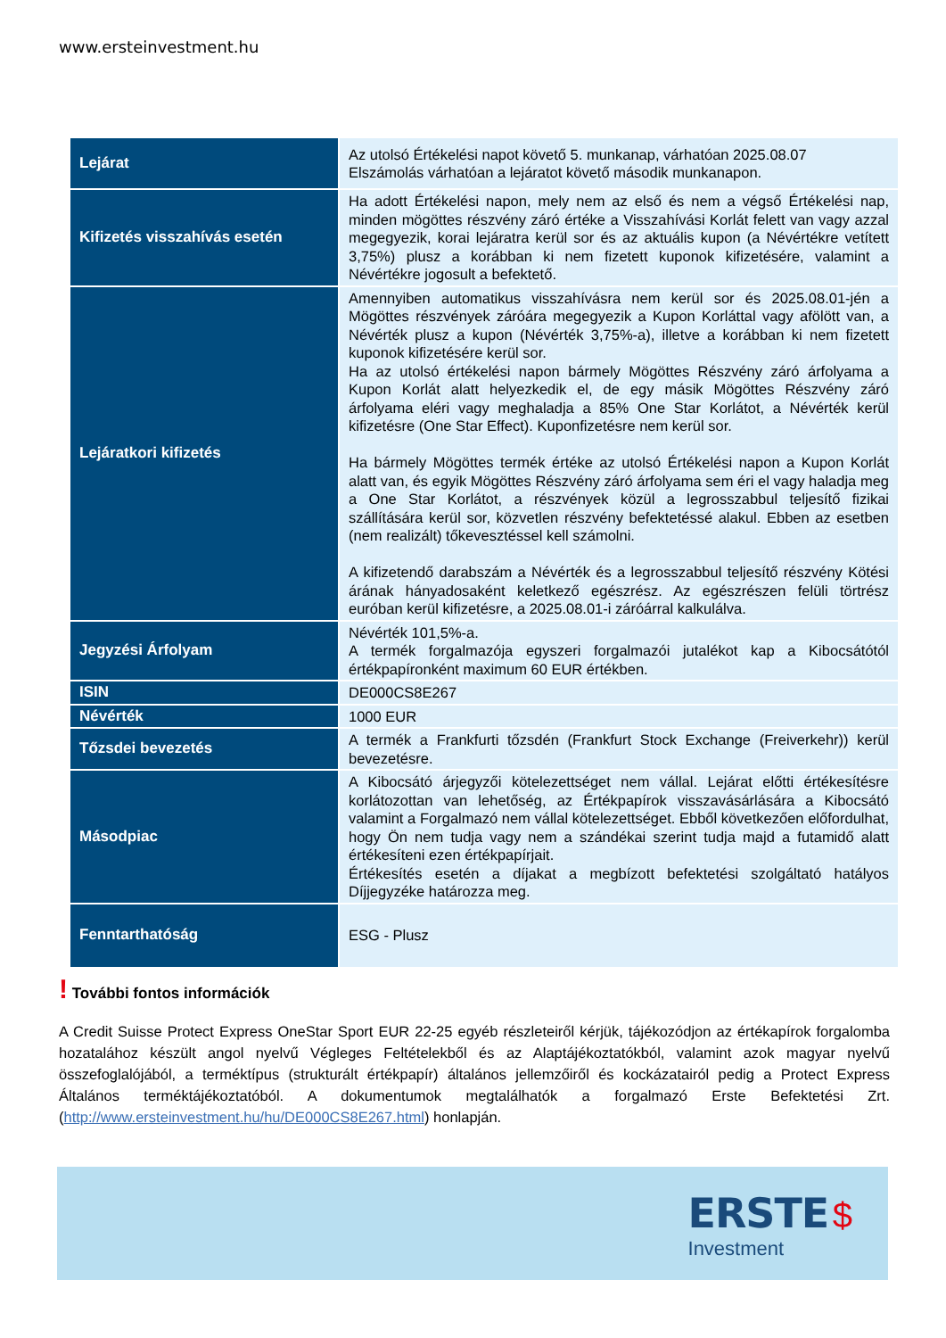www.ersteinvestment.hu
| Lejárat | Az utolsó Értékelési napot követő 5. munkanap, várhatóan 2025.08.07 Elszámolás várhatóan a lejáratot követő második munkanapon. |
| Kifizetés visszahívás esetén | Ha adott Értékelési napon, mely nem az első és nem a végső Értékelési nap, minden mögöttes részvény záró értéke a Visszahívási Korlát felett van vagy azzal megegyezik, korai lejáratra kerül sor és az aktuális kupon (a Névértékre vetített 3,75%) plusz a korábban ki nem fizetett kuponok kifizetésére, valamint a Névértékre jogosult a befektető. |
| Lejáratkori kifizetés | Amennyiben automatikus visszahívásra nem kerül sor és 2025.08.01-jén a Mögöttes részvények záróára megegyezik a Kupon Korláttal vagy afölött van, a Névérték plusz a kupon (Névérték 3,75%-a), illetve a korábban ki nem fizetett kuponok kifizetésére kerül sor. Ha az utolsó értékelési napon bármely Mögöttes Részvény záró árfolyama a Kupon Korlát alatt helyezkedik el, de egy másik Mögöttes Részvény záró árfolyama eléri vagy meghaladja a 85% One Star Korlátot, a Névérték kerül kifizetésre (One Star Effect). Kuponfizetésre nem kerül sor. Ha bármely Mögöttes termék értéke az utolsó Értékelési napon a Kupon Korlát alatt van, és egyik Mögöttes Részvény záró árfolyama sem éri el vagy haladja meg a One Star Korlátot, a részvények közül a legrosszabbul teljesítő fizikai szállítására kerül sor, közvetlen részvény befektetéssé alakul. Ebben az esetben (nem realizált) tőkevesztéssel kell számolni. A kifizetendő darabszám a Névérték és a legrosszabbul teljesítő részvény Kötési árának hányadosaként keletkező egészrész. Az egészrészen felüli törtrész euróban kerül kifizetésre, a 2025.08.01-i záróárral kalkulálva. |
| Jegyzési Árfolyam | Névérték 101,5%-a. A termék forgalmazója egyszeri forgalmazói jutalékot kap a Kibocsátótól értékpapíronként maximum 60 EUR értékben. |
| ISIN | DE000CS8E267 |
| Névérték | 1000 EUR |
| Tőzsdei bevezetés | A termék a Frankfurti tőzsdén (Frankfurt Stock Exchange (Freiverkehr)) kerül bevezetésre. |
| Másodpiac | A Kibocsátó árjegyzői kötelezettséget nem vállal. Lejárat előtti értékesítésre korlátozottan van lehetőség, az Értékpapírok visszavásárlására a Kibocsátó valamint a Forgalmazó nem vállal kötelezettséget. Ebből következően előfordulhat, hogy Ön nem tudja vagy nem a szándékai szerint tudja majd a futamidő alatt értékesíteni ezen értékpapírjait. Értékesítés esetén a díjakat a megbízott befektetési szolgáltató hatályos Díjjegyzéke határozza meg. |
| Fenntarthatóság | ESG - Plusz |
! További fontos információk
A Credit Suisse Protect Express OneStar Sport EUR 22-25 egyéb részleteiről kérjük, tájékozódjon az értékapírok forgalomba hozatalához készült angol nyelvű Végleges Feltételekből és az Alaptájékoztatókból, valamint azok magyar nyelvű összefoglalójából, a terméktípus (strukturált értékpapír) általános jellemzőiről és kockázatairól pedig a Protect Express Általános terméktájékoztatóból. A dokumentumok megtalálhatók a forgalmazó Erste Befektetési Zrt. (http://www.ersteinvestment.hu/hu/DE000CS8E267.html) honlapján.
ERSTE $
Investment